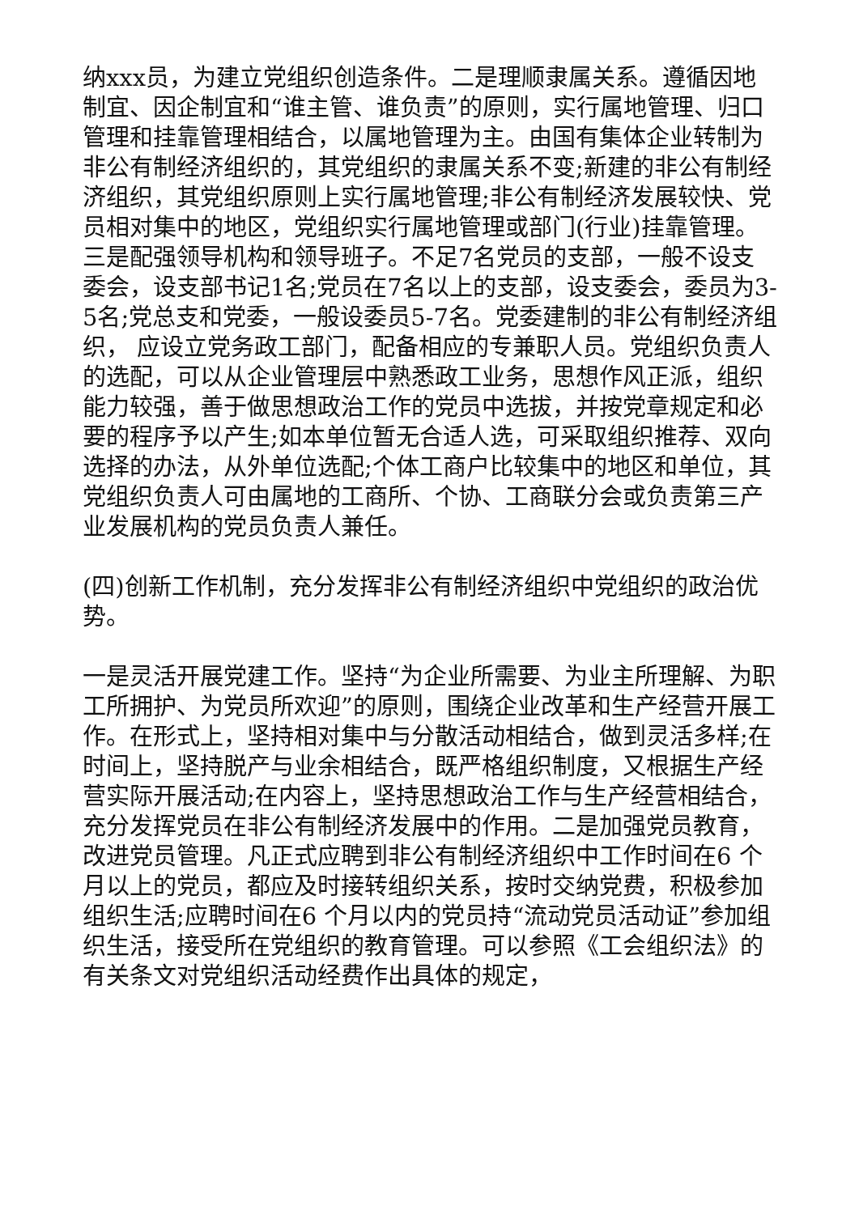纳xxx员，为建立党组织创造条件。二是理顺隶属关系。遵循因地制宜、因企制宜和“谁主管、谁负责”的原则，实行属地管理、归口管理和挂靠管理相结合，以属地管理为主。由国有集体企业转制为非公有制经济组织的，其党组织的隶属关系不变;新建的非公有制经济组织，其党组织原则上实行属地管理;非公有制经济发展较快、党员相对集中的地区，党组织实行属地管理或部门(行业)挂靠管理。三是配强领导机构和领导班子。不足7名党员的支部，一般不设支委会，设支部书记1名;党员在7名以上的支部，设支委会，委员为3-5名;党总支和党委，一般设委员5-7名。党委建制的非公有制经济组织， 应设立党务政工部门，配备相应的专兼职人员。党组织负责人的选配，可以从企业管理层中熟悉政工业务，思想作风正派，组织能力较强，善于做思想政治工作的党员中选拔，并按党章规定和必要的程序予以产生;如本单位暂无合适人选，可采取组织推荐、双向选择的办法，从外单位选配;个体工商户比较集中的地区和单位，其党组织负责人可由属地的工商所、个协、工商联分会或负责第三产业发展机构的党员负责人兼任。
(四)创新工作机制，充分发挥非公有制经济组织中党组织的政治优势。
一是灵活开展党建工作。坚持“为企业所需要、为业主所理解、为职工所拥护、为党员所欢迎”的原则，围绕企业改革和生产经营开展工作。在形式上，坚持相对集中与分散活动相结合，做到灵活多样;在时间上，坚持脱产与业余相结合，既严格组织制度，又根据生产经营实际开展活动;在内容上，坚持思想政治工作与生产经营相结合，充分发挥党员在非公有制经济发展中的作用。二是加强党员教育，改进党员管理。凡正式应聘到非公有制经济组织中工作时间在6 个月以上的党员，都应及时接转组织关系，按时交纳党费，积极参加组织生活;应聘时间在6 个月以内的党员持“流动党员活动证”参加组织生活，接受所在党组织的教育管理。可以参照《工会组织法》的有关条文对党组织活动经费作出具体的规定，